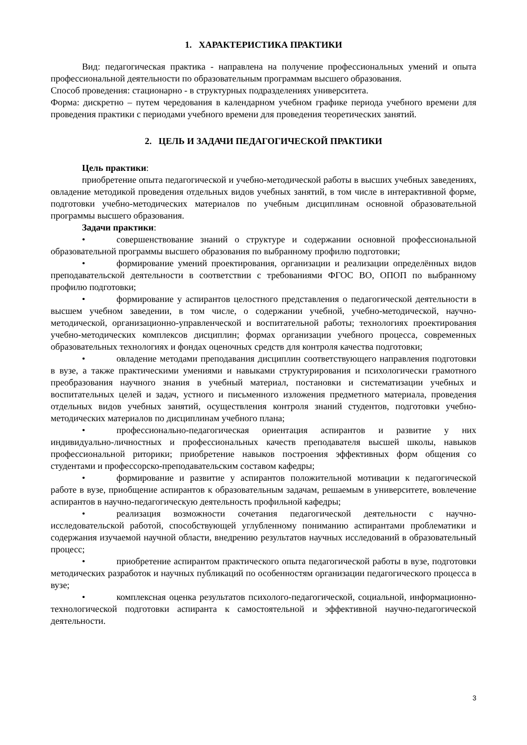1. ХАРАКТЕРИСТИКА ПРАКТИКИ
Вид: педагогическая практика - направлена на получение профессиональных умений и опыта профессиональной деятельности по образовательным программам высшего образования.
Способ проведения: стационарно - в структурных подразделениях университета.
Форма: дискретно – путем чередования в календарном учебном графике периода учебного времени для проведения практики с периодами учебного времени для проведения теоретических занятий.
2. ЦЕЛЬ И ЗАДАЧИ ПЕДАГОГИЧЕСКОЙ ПРАКТИКИ
Цель практики:
приобретение опыта педагогической и учебно-методической работы в высших учебных заведениях, овладение методикой проведения отдельных видов учебных занятий, в том числе в интерактивной форме, подготовки учебно-методических материалов по учебным дисциплинам основной образовательной программы высшего образования.
Задачи практики:
• совершенствование знаний о структуре и содержании основной профессиональной образовательной программы высшего образования по выбранному профилю подготовки;
• формирование умений проектирования, организации и реализации определённых видов преподавательской деятельности в соответствии с требованиями ФГОС ВО, ОПОП по выбранному профилю подготовки;
• формирование у аспирантов целостного представления о педагогической деятельности в высшем учебном заведении, в том числе, о содержании учебной, учебно-методической, научно-методической, организационно-управленческой и воспитательной работы; технологиях проектирования учебно-методических комплексов дисциплин; формах организации учебного процесса, современных образовательных технологиях и фондах оценочных средств для контроля качества подготовки;
• овладение методами преподавания дисциплин соответствующего направления подготовки в вузе, а также практическими умениями и навыками структурирования и психологически грамотного преобразования научного знания в учебный материал, постановки и систематизации учебных и воспитательных целей и задач, устного и письменного изложения предметного материала, проведения отдельных видов учебных занятий, осуществления контроля знаний студентов, подготовки учебно-методических материалов по дисциплинам учебного плана;
• профессионально-педагогическая ориентация аспирантов и развитие у них индивидуально-личностных и профессиональных качеств преподавателя высшей школы, навыков профессиональной риторики; приобретение навыков построения эффективных форм общения со студентами и профессорско-преподавательским составом кафедры;
• формирование и развитие у аспирантов положительной мотивации к педагогической работе в вузе, приобщение аспирантов к образовательным задачам, решаемым в университете, вовлечение аспирантов в научно-педагогическую деятельность профильной кафедры;
• реализация возможности сочетания педагогической деятельности с научно-исследовательской работой, способствующей углубленному пониманию аспирантами проблематики и содержания изучаемой научной области, внедрению результатов научных исследований в образовательный процесс;
• приобретение аспирантом практического опыта педагогической работы в вузе, подготовки методических разработок и научных публикаций по особенностям организации педагогического процесса в вузе;
• комплексная оценка результатов психолого-педагогической, социальной, информационно-технологической подготовки аспиранта к самостоятельной и эффективной научно-педагогической деятельности.
3